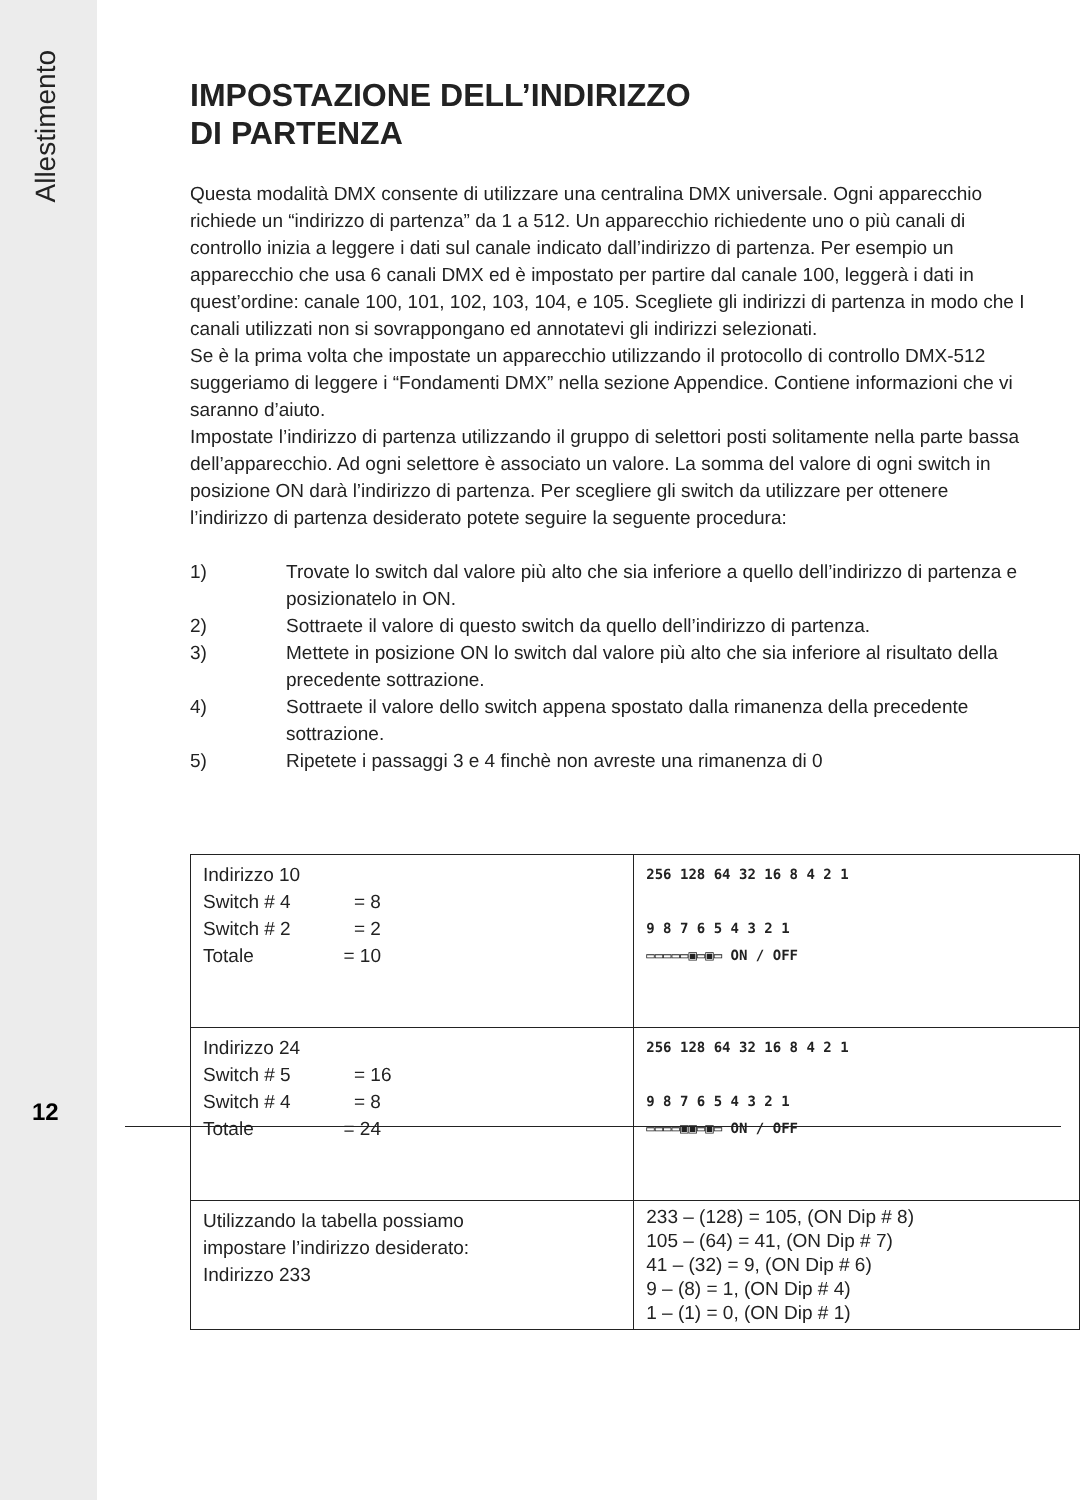Allestimento
12
IMPOSTAZIONE DELL’INDIRIZZO
DI PARTENZA
Questa modalità DMX consente di utilizzare una centralina DMX universale. Ogni apparecchio richiede un “indirizzo di partenza” da 1 a 512. Un apparecchio richiedente uno o più canali di controllo inizia a leggere i dati sul canale indicato dall’indirizzo di partenza. Per esempio un apparecchio che usa 6 canali DMX ed è impostato per partire dal canale 100, leggerà i dati in quest’ordine: canale 100, 101, 102, 103, 104, e 105. Scegliete gli indirizzi di partenza in modo che I canali utilizzati non si sovrappongano ed annotatevi gli indirizzi selezionati.
Se è la prima volta che impostate un apparecchio utilizzando il protocollo di controllo DMX-512 suggeriamo di leggere i “Fondamenti DMX” nella sezione Appendice. Contiene informazioni che vi saranno d’aiuto.
Impostate l’indirizzo di partenza utilizzando il gruppo di selettori posti solitamente nella parte bassa dell’apparecchio. Ad ogni selettore è associato un valore. La somma del valore di ogni switch in posizione ON darà l’indirizzo di partenza. Per scegliere gli switch da utilizzare per ottenere l’indirizzo di partenza desiderato potete seguire la seguente procedura:
1) Trovate lo switch dal valore più alto che sia inferiore a quello dell’indirizzo di partenza e posizionatelo in ON.
2) Sottraete il valore di questo switch da quello dell’indirizzo di partenza.
3) Mettete in posizione ON lo switch dal valore più alto che sia inferiore al risultato della precedente sottrazione.
4) Sottraete il valore dello switch appena spostato dalla rimanenza della precedente sottrazione.
5) Ripetete i passaggi 3 e 4 finchè non avreste una rimanenza di 0
| Indirizzo 10 Switch # 4 = 8 Switch # 2 = 2 Totale = 10 | 256 128 64 32 16 8 4 2 1 9 8 7 6 5 4 3 2 1 ▭▭▭▭▭▣▭▣▭ ON / OFF |
| Indirizzo 24 Switch # 5 = 16 Switch # 4 = 8 Totale = 24 | 256 128 64 32 16 8 4 2 1 9 8 7 6 5 4 3 2 1 ▭▭▭▭▣▣▭▣▭ ON / OFF |
| Utilizzando la tabella possiamo impostare l’indirizzo desiderato: Indirizzo 233 | 233 – (128) = 105, (ON Dip # 8) 105 – (64) = 41, (ON Dip # 7) 41 – (32) = 9, (ON Dip # 6) 9 – (8) = 1, (ON Dip # 4) 1 – (1) = 0, (ON Dip # 1) |